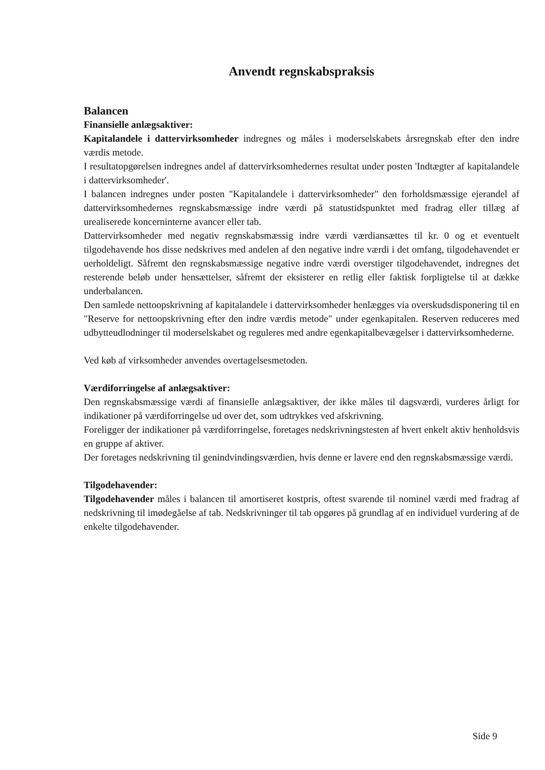Anvendt regnskabspraksis
Balancen
Finansielle anlægsaktiver:
Kapitalandele i dattervirksomheder indregnes og måles i moderselskabets årsregnskab efter den indre værdis metode.
I resultatopgørelsen indregnes andel af dattervirksomhedernes resultat under posten 'Indtægter af kapitalandele i dattervirksomheder'.
I balancen indregnes under posten "Kapitalandele i dattervirksomheder" den forholdsmæssige ejerandel af dattervirksomhedernes regnskabsmæssige indre værdi på statustidspunktet med fradrag eller tillæg af urealiserede koncerninterne avancer eller tab.
Dattervirksomheder med negativ regnskabsmæssig indre værdi værdiansættes til kr. 0 og et eventuelt tilgodehavende hos disse nedskrives med andelen af den negative indre værdi i det omfang, tilgodehavendet er uerholdeligt. Såfremt den regnskabsmæssige negative indre værdi overstiger tilgodehavendet, indregnes det resterende beløb under hensættelser, såfremt der eksisterer en retlig eller faktisk forpligtelse til at dække underbalancen.
Den samlede nettoopskrivning af kapitalandele i dattervirksomheder henlægges via overskudsdisponering til en "Reserve for nettoopskrivning efter den indre værdis metode" under egenkapitalen. Reserven reduceres med udbytteudlodninger til moderselskabet og reguleres med andre egenkapitalbevægelser i dattervirksomhederne.
Ved køb af virksomheder anvendes overtagelsesmetoden.
Værdiforringelse af anlægsaktiver:
Den regnskabsmæssige værdi af finansielle anlægsaktiver, der ikke måles til dagsværdi, vurderes årligt for indikationer på værdiforringelse ud over det, som udtrykkes ved afskrivning.
Foreligger der indikationer på værdiforringelse, foretages nedskrivningstesten af hvert enkelt aktiv henholdsvis en gruppe af aktiver.
Der foretages nedskrivning til genindvindingsværdien, hvis denne er lavere end den regnskabsmæssige værdi.
Tilgodehavender:
Tilgodehavender måles i balancen til amortiseret kostpris, oftest svarende til nominel værdi med fradrag af nedskrivning til imødegåelse af tab. Nedskrivninger til tab opgøres på grundlag af en individuel vurdering af de enkelte tilgodehavender.
Side 9